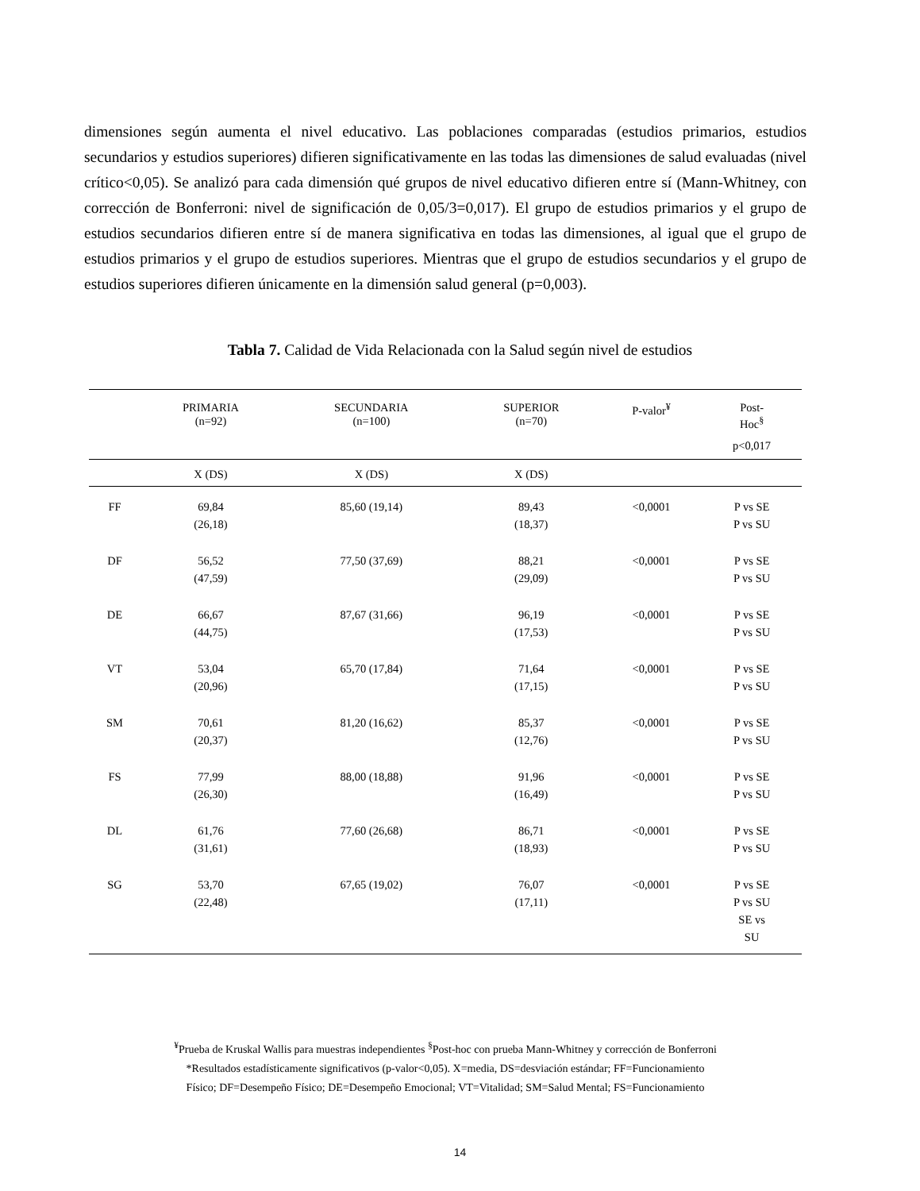dimensiones según aumenta el nivel educativo. Las poblaciones comparadas (estudios primarios, estudios secundarios y estudios superiores) difieren significativamente en las todas las dimensiones de salud evaluadas (nivel crítico<0,05). Se analizó para cada dimensión qué grupos de nivel educativo difieren entre sí (Mann-Whitney, con corrección de Bonferroni: nivel de significación de 0,05/3=0,017). El grupo de estudios primarios y el grupo de estudios secundarios difieren entre sí de manera significativa en todas las dimensiones, al igual que el grupo de estudios primarios y el grupo de estudios superiores. Mientras que el grupo de estudios secundarios y el grupo de estudios superiores difieren únicamente en la dimensión salud general (p=0,003).
Tabla 7. Calidad de Vida Relacionada con la Salud según nivel de estudios
| | PRIMARIA (n=92) | SECUNDARIA (n=100) | SUPERIOR (n=70) | P-valor<sup>¥</sup> | Post- Hoc<sup>§</sup> |
| --- | --- | --- | --- | --- | --- |
| | | | | | p<0,017 |
| | X (DS) | X (DS) | X (DS) | | |
| FF | 69,84 (26,18) | 85,60 (19,14) | 89,43 (18,37) | <0,0001 | P vs SE P vs SU |
| DF | 56,52 (47,59) | 77,50 (37,69) | 88,21 (29,09) | <0,0001 | P vs SE P vs SU |
| DE | 66,67 (44,75) | 87,67 (31,66) | 96,19 (17,53) | <0,0001 | P vs SE P vs SU |
| VT | 53,04 (20,96) | 65,70 (17,84) | 71,64 (17,15) | <0,0001 | P vs SE P vs SU |
| SM | 70,61 (20,37) | 81,20 (16,62) | 85,37 (12,76) | <0,0001 | P vs SE P vs SU |
| FS | 77,99 (26,30) | 88,00 (18,88) | 91,96 (16,49) | <0,0001 | P vs SE P vs SU |
| DL | 61,76 (31,61) | 77,60 (26,68) | 86,71 (18,93) | <0,0001 | P vs SE P vs SU |
| SG | 53,70 (22,48) | 67,65 (19,02) | 76,07 (17,11) | <0,0001 | P vs SE P vs SU SE vs SU |
<sup>¥</sup>Prueba de Kruskal Wallis para muestras independientes <sup>§</sup>Post-hoc con prueba Mann-Whitney y corrección de Bonferroni
*Resultados estadísticamente significativos (p-valor<0,05). X=media, DS=desviación estándar; FF=Funcionamiento
Físico; DF=Desempeño Físico; DE=Desempeño Emocional; VT=Vitalidad; SM=Salud Mental; FS=Funcionamiento
14